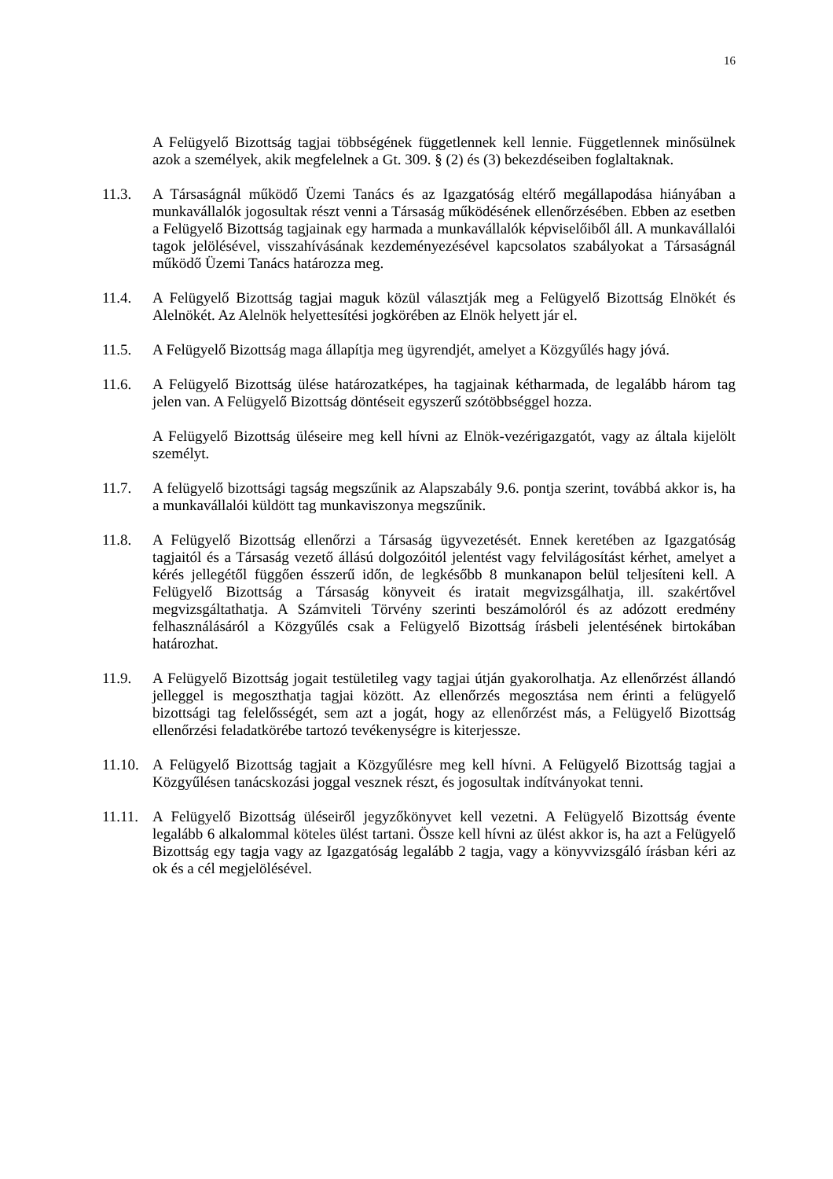16
A Felügyelő Bizottság tagjai többségének függetlennek kell lennie. Függetlennek minősülnek azok a személyek, akik megfelelnek a Gt. 309. § (2) és (3) bekezdéseiben foglaltaknak.
11.3. A Társaságnál működő Üzemi Tanács és az Igazgatóság eltérő megállapodása hiányában a munkavállalók jogosultak részt venni a Társaság működésének ellenőrzésében. Ebben az esetben a Felügyelő Bizottság tagjainak egy harmada a munkavállalók képviselőiből áll. A munkavállalói tagok jelölésével, visszahívásának kezdeményezésével kapcsolatos szabályokat a Társaságnál működő Üzemi Tanács határozza meg.
11.4. A Felügyelő Bizottság tagjai maguk közül választják meg a Felügyelő Bizottság Elnökét és Alelnökét. Az Alelnök helyettesítési jogkörében az Elnök helyett jár el.
11.5. A Felügyelő Bizottság maga állapítja meg ügyrendjét, amelyet a Közgyűlés hagy jóvá.
11.6. A Felügyelő Bizottság ülése határozatképes, ha tagjainak kétharmada, de legalább három tag jelen van. A Felügyelő Bizottság döntéseit egyszerű szótöbbséggel hozza.
A Felügyelő Bizottság üléseire meg kell hívni az Elnök-vezérigazgatót, vagy az általa kijelölt személyt.
11.7. A felügyelő bizottsági tagság megszűnik az Alapszabály 9.6. pontja szerint, továbbá akkor is, ha a munkavállalói küldött tag munkaviszonya megszűnik.
11.8. A Felügyelő Bizottság ellenőrzi a Társaság ügyvezetését. Ennek keretében az Igazgatóság tagjaitól és a Társaság vezető állású dolgozóitól jelentést vagy felvilágosítást kérhet, amelyet a kérés jellegétől függően ésszerű időn, de legkésőbb 8 munkanapon belül teljesíteni kell. A Felügyelő Bizottság a Társaság könyveit és iratait megvizsgálhatja, ill. szakértővel megvizsgáltathatja. A Számviteli Törvény szerinti beszámolóról és az adózott eredmény felhasználásáról a Közgyűlés csak a Felügyelő Bizottság írásbeli jelentésének birtokában határozhat.
11.9. A Felügyelő Bizottság jogait testületileg vagy tagjai útján gyakorolhatja. Az ellenőrzést állandó jelleggel is megoszthatja tagjai között. Az ellenőrzés megosztása nem érinti a felügyelő bizottsági tag felelősségét, sem azt a jogát, hogy az ellenőrzést más, a Felügyelő Bizottság ellenőrzési feladatkörébe tartozó tevékenységre is kiterjessze.
11.10.
A Felügyelő Bizottság tagjait a Közgyűlésre meg kell hívni. A Felügyelő Bizottság tagjai a Közgyűlésen tanácskozási joggal vesznek részt, és jogosultak indítványokat tenni.
11.11.
A Felügyelő Bizottság üléseiről jegyzőkönyvet kell vezetni. A Felügyelő Bizottság évente legalább 6 alkalommal köteles ülést tartani. Össze kell hívni az ülést akkor is, ha azt a Felügyelő Bizottság egy tagja vagy az Igazgatóság legalább 2 tagja, vagy a könyvvizsgáló írásban kéri az ok és a cél megjelölésével.